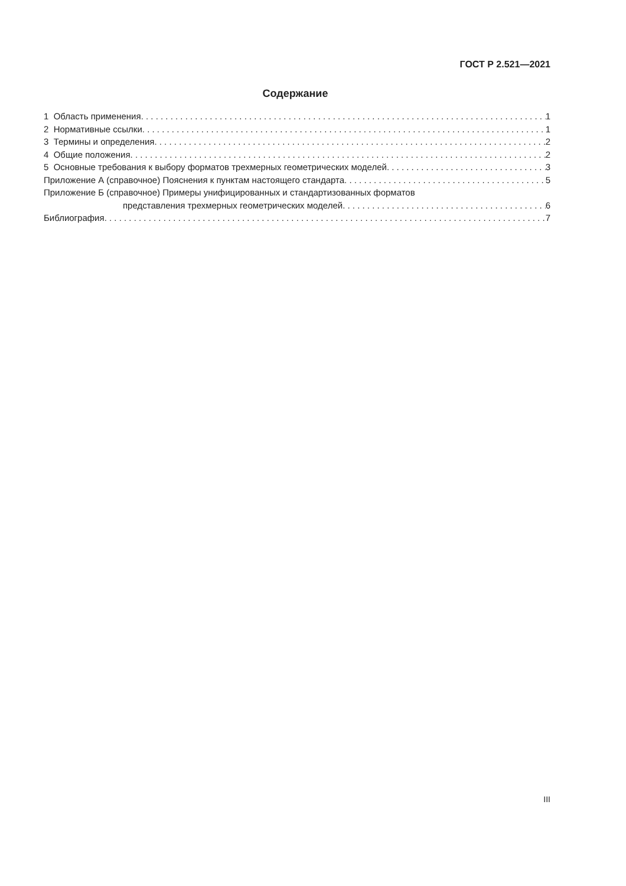ГОСТ Р 2.521—2021
Содержание
1 Область применения 1
2 Нормативные ссылки 1
3 Термины и определения 2
4 Общие положения 2
5 Основные требования к выбору форматов трехмерных геометрических моделей 3
Приложение А (справочное) Пояснения к пунктам настоящего стандарта 5
Приложение Б (справочное) Примеры унифицированных и стандартизованных форматов
представления трехмерных геометрических моделей 6
Библиография 7
III